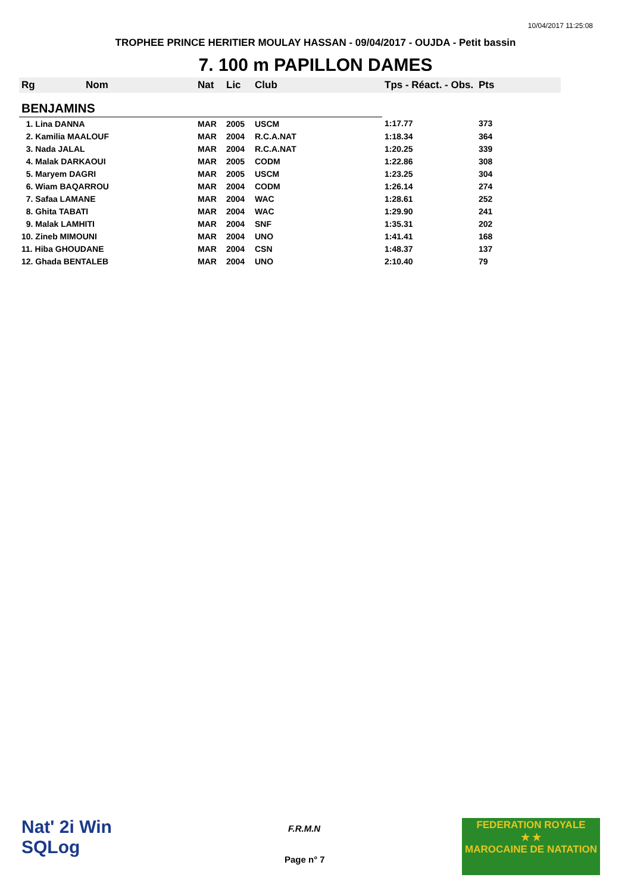10/04/2017 11:25:08
TROPHEE PRINCE HERITIER MOULAY HASSAN - 09/04/2017 - OUJDA - Petit bassin
7. 100 m PAPILLON DAMES
| Rg | Nom | Nat | Lic | Club | Tps - Réact. - Obs. | Pts |
| --- | --- | --- | --- | --- | --- | --- |
| BENJAMINS | | | | | | |
| 1. Lina DANNA | | MAR | 2005 | USCM | 1:17.77 | 373 |
| 2. Kamilia MAALOUF | | MAR | 2004 | R.C.A.NAT | 1:18.34 | 364 |
| 3. Nada JALAL | | MAR | 2004 | R.C.A.NAT | 1:20.25 | 339 |
| 4. Malak DARKAOUI | | MAR | 2005 | CODM | 1:22.86 | 308 |
| 5. Maryem DAGRI | | MAR | 2005 | USCM | 1:23.25 | 304 |
| 6. Wiam BAQARROU | | MAR | 2004 | CODM | 1:26.14 | 274 |
| 7. Safaa LAMANE | | MAR | 2004 | WAC | 1:28.61 | 252 |
| 8. Ghita TABATI | | MAR | 2004 | WAC | 1:29.90 | 241 |
| 9. Malak LAMHITI | | MAR | 2004 | SNF | 1:35.31 | 202 |
| 10. Zineb MIMOUNI | | MAR | 2004 | UNO | 1:41.41 | 168 |
| 11. Hiba GHOUDANE | | MAR | 2004 | CSN | 1:48.37 | 137 |
| 12. Ghada BENTALEB | | MAR | 2004 | UNO | 2:10.40 | 79 |
Nat' 2i Win
SQLog
F.R.M.N
Page n° 7
FEDERATION ROYALE
★ ★
MAROCAINE DE NATATION